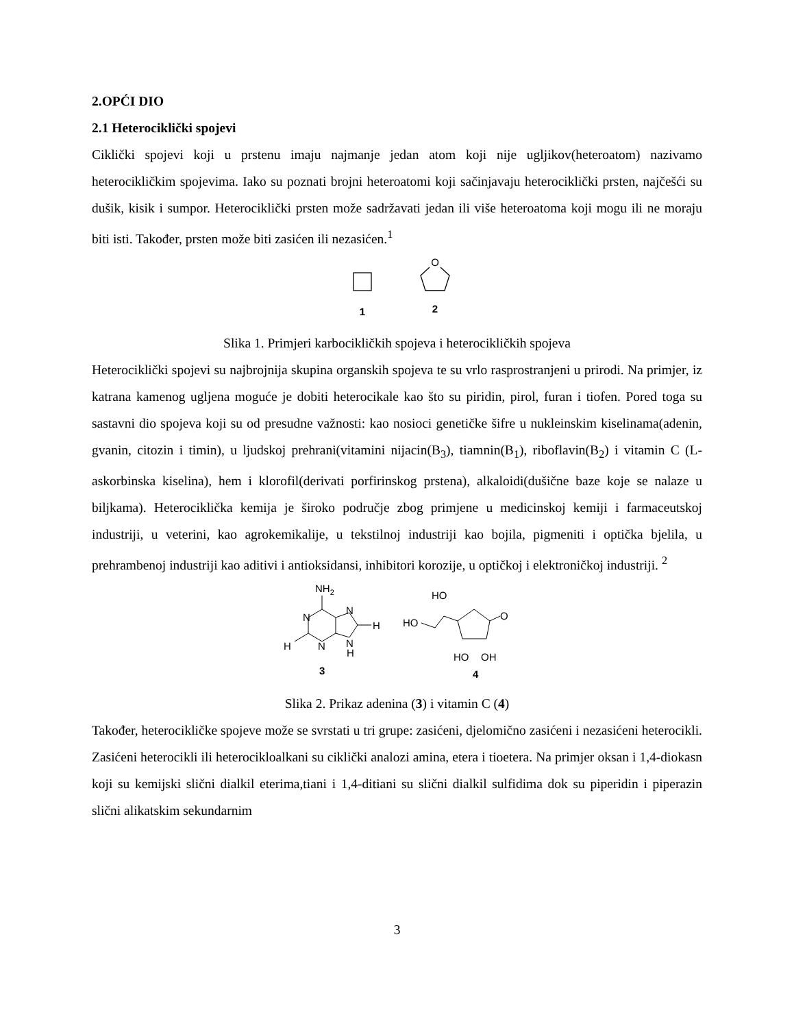2.OPĆI DIO
2.1 Heterociklički spojevi
Ciklički spojevi koji u prstenu imaju najmanje jedan atom koji nije ugljikov(heteroatom) nazivamo heterocikličkim spojevima. Iako su poznati brojni heteroatomi koji sačinjavaju heterociklički prsten, najčešći su dušik, kisik i sumpor. Heterociklički prsten može sadržavati jedan ili više heteroatoma koji mogu ili ne moraju biti isti. Također, prsten može biti zasićen ili nezasićen.<sup>1</sup>
1
O
2
Slika 1. Primjeri karbocikličkih spojeva i heterocikličkih spojeva
Heterociklički spojevi su najbrojnija skupina organskih spojeva te su vrlo rasprostranjeni u prirodi. Na primjer, iz katrana kamenog ugljena moguće je dobiti heterocikale kao što su piridin, pirol, furan i tiofen. Pored toga su sastavni dio spojeva koji su od presudne važnosti: kao nosioci genetičke šifre u nukleinskim kiselinama(adenin, gvanin, citozin i timin), u ljudskoj prehrani(vitamini nijacin(B<sub>3</sub>), tiamnin(B<sub>1</sub>), riboflavin(B<sub>2</sub>) i vitamin C (L-askorbinska kiselina), hem i klorofil(derivati porfirinskog prstena), alkaloidi(dušične baze koje se nalaze u biljkama). Heterociklička kemija je široko područje zbog primjene u medicinskoj kemiji i farmaceutskoj industriji, u veterini, kao agrokemikalije, u tekstilnoj industriji kao bojila, pigmeniti i optička bjelila, u prehrambenoj industriji kao aditivi i antioksidansi, inhibitori korozije, u optičkoj i elektroničkoj industriji. <sup>2</sup>
NH2
N
N
N
N
H
H
H
3
HO
HO
O
HO
OH
4
Slika 2. Prikaz adenina (3) i vitamin C (4)
Također, heterocikličke spojeve može se svrstati u tri grupe: zasićeni, djelomično zasićeni i nezasićeni heterocikli. Zasićeni heterocikli ili heterocikloalkani su ciklički analozi amina, etera i tioetera. Na primjer oksan i 1,4-diokasn koji su kemijski slični dialkil eterima,tiani i 1,4-ditiani su slični dialkil sulfidima dok su piperidin i piperazin slični alikatskim sekundarnim
3